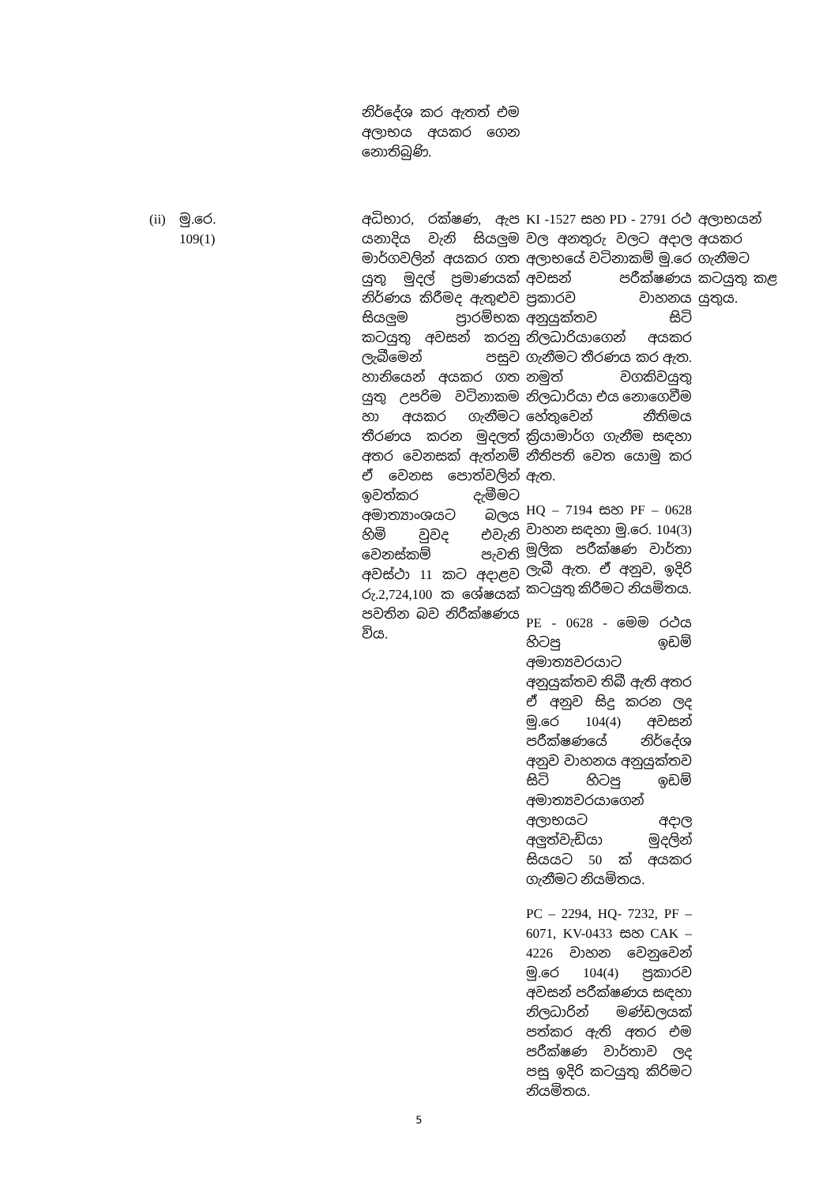| | | | නිර්දේශ කර ඇතත් එම අලාභය අයකර ගෙන නොතිබුණි. | | |
| (ii) | මු.රෙ. 109(1) | | අධිභාර, රක්ෂණ, ඇප යනාදිය වැනි සියලුම මාර්ගවලින් අයකර ගත යුතු මුදල් ප්‍රමාණයක් නිර්ණය කිරීමද ඇතුළුව සියලුම ප්‍රාරම්භක කටයුතු අවසන් කරනු ලැබීමෙන් පසුව හානියෙන් අයකර ගත යුතු උපරිම වටිනාකම හා අයකර ගැනීමට තීරණය කරන මුදලත් අතර වෙනසක් ඇත්නම් ඒ වෙනස පොත්වලින් ඉවත්කර දැමීමට අමාත්‍යාංශයට බලය හිමි වුවද එවැනි වෙනස්කම් පැවති අවස්ථා 11 කට අදාළව රු.2,724,100 ක ශේෂයක් පවතින බව නිරීක්ෂණය විය. | KI -1527 සහ PD - 2791 රථ වල අනතුරු වලට අදාල අලාභයේ වටිනාකම් මු.රෙ අවසන් පරීක්ෂණය ප්‍රකාරව වාහනය අනුයුක්තව සිටි නිලධාරියාගෙන් අයකර ගැනීමට තීරණය කර ඇත. නමුත් වගකිවයුතු නිලධාරියා එය නොගෙවීම හේතුවෙන් නීතිමය ක්‍රියාමාර්ග ගැනීම සඳහා නීතිපති වෙත යොමු කර ඇත. HQ – 7194 සහ PF – 0628 වාහන සඳහා මු.රෙ. 104(3) මූලික පරීක්ෂණ වාර්තා ලැබී ඇත. ඒ අනුව, ඉදිරි කටයුතු කිරීමට නියමිතය. PE - 0628 - මෙම රථය හිටපු ඉඩම් අමාත්‍යවරයාට අනුයුක්තව තිබී ඇති අතර ඒ අනුව සිදු කරන ලද මු.රෙ 104(4) අවසන් පරීක්ෂණයේ නිර්දේශ අනුව වාහනය අනුයුක්තව සිටි හිටපු ඉඩම් අමාත්‍යවරයාගෙන් අලාභයට අදාල අලුත්වැඩියා මුදලින් සියයට 50 ක් අයකර ගැනීමට නියමිතය. PC – 2294, HQ- 7232, PF – 6071, KV-0433 සහ CAK – 4226 වාහන වෙනුවෙන් මු.රෙ 104(4) ප්‍රකාරව අවසන් පරීක්ෂණය සඳහා නිලධාරින් මණ්ඩලයක් පත්කර ඇති අතර එම පරීක්ෂණ වාර්තාව ලද පසු ඉදිරි කටයුතු කිරිමට නියමිතය. | අලාභයන් අයකර ගැනීමට කටයුතු කළ යුතුය. |
5